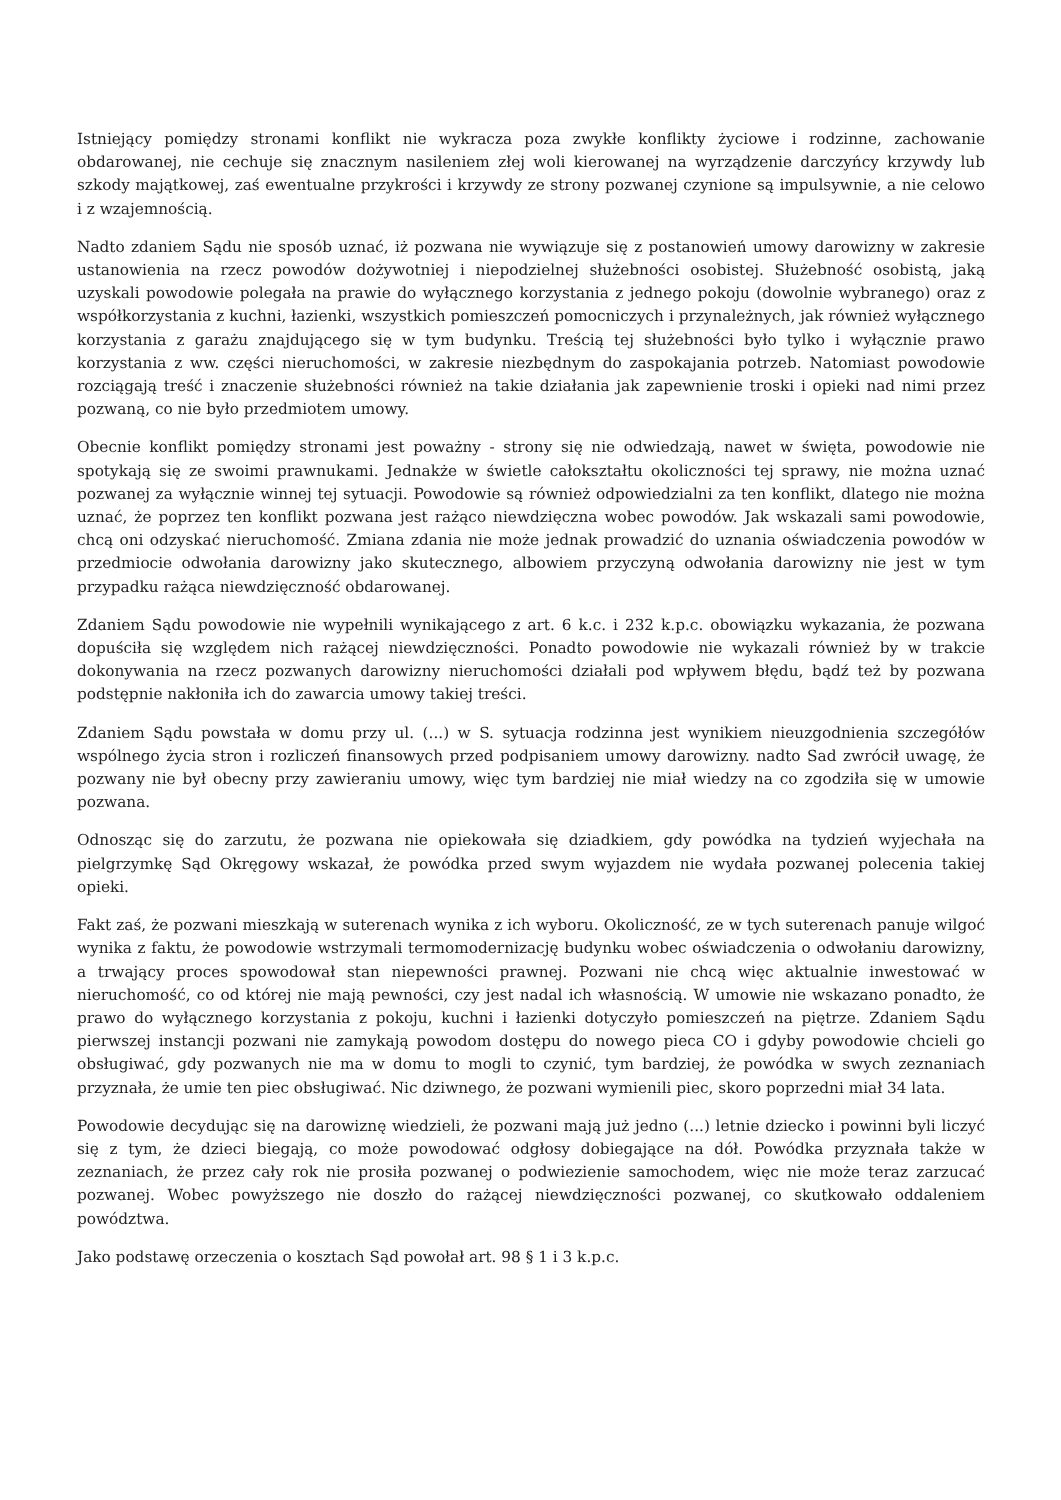Istniejący pomiędzy stronami konflikt nie wykracza poza zwykłe konflikty życiowe i rodzinne, zachowanie obdarowanej, nie cechuje się znacznym nasileniem złej woli kierowanej na wyrządzenie darczyńcy krzywdy lub szkody majątkowej, zaś ewentualne przykrości i krzywdy ze strony pozwanej czynione są impulsywnie, a nie celowo i z wzajemnością.
Nadto zdaniem Sądu nie sposób uznać, iż pozwana nie wywiązuje się z postanowień umowy darowizny w zakresie ustanowienia na rzecz powodów dożywotniej i niepodzielnej służebności osobistej. Służebność osobistą, jaką uzyskali powodowie polegała na prawie do wyłącznego korzystania z jednego pokoju (dowolnie wybranego) oraz z współkorzystania z kuchni, łazienki, wszystkich pomieszczeń pomocniczych i przynależnych, jak również wyłącznego korzystania z garażu znajdującego się w tym budynku. Treścią tej służebności było tylko i wyłącznie prawo korzystania z ww. części nieruchomości, w zakresie niezbędnym do zaspokajania potrzeb. Natomiast powodowie rozciągają treść i znaczenie służebności również na takie działania jak zapewnienie troski i opieki nad nimi przez pozwaną, co nie było przedmiotem umowy.
Obecnie konflikt pomiędzy stronami jest poważny - strony się nie odwiedzają, nawet w święta, powodowie nie spotykają się ze swoimi prawnukami. Jednakże w świetle całokształtu okoliczności tej sprawy, nie można uznać pozwanej za wyłącznie winnej tej sytuacji. Powodowie są również odpowiedzialni za ten konflikt, dlatego nie można uznać, że poprzez ten konflikt pozwana jest rażąco niewdzięczna wobec powodów. Jak wskazali sami powodowie, chcą oni odzyskać nieruchomość. Zmiana zdania nie może jednak prowadzić do uznania oświadczenia powodów w przedmiocie odwołania darowizny jako skutecznego, albowiem przyczyną odwołania darowizny nie jest w tym przypadku rażąca niewdzięczność obdarowanej.
Zdaniem Sądu powodowie nie wypełnili wynikającego z art. 6 k.c. i 232 k.p.c. obowiązku wykazania, że pozwana dopuściła się względem nich rażącej niewdzięczności. Ponadto powodowie nie wykazali również by w trakcie dokonywania na rzecz pozwanych darowizny nieruchomości działali pod wpływem błędu, bądź też by pozwana podstępnie nakłoniła ich do zawarcia umowy takiej treści.
Zdaniem Sądu powstała w domu przy ul. (...) w S. sytuacja rodzinna jest wynikiem nieuzgodnienia szczegółów wspólnego życia stron i rozliczeń finansowych przed podpisaniem umowy darowizny. nadto Sad zwrócił uwagę, że pozwany nie był obecny przy zawieraniu umowy, więc tym bardziej nie miał wiedzy na co zgodziła się w umowie pozwana.
Odnosząc się do zarzutu, że pozwana nie opiekowała się dziadkiem, gdy powódka na tydzień wyjechała na pielgrzymkę Sąd Okręgowy wskazał, że powódka przed swym wyjazdem nie wydała pozwanej polecenia takiej opieki.
Fakt zaś, że pozwani mieszkają w suterenach wynika z ich wyboru. Okoliczność, ze w tych suterenach panuje wilgoć wynika z faktu, że powodowie wstrzymali termomodernizację budynku wobec oświadczenia o odwołaniu darowizny, a trwający proces spowodował stan niepewności prawnej. Pozwani nie chcą więc aktualnie inwestować w nieruchomość, co od której nie mają pewności, czy jest nadal ich własnością. W umowie nie wskazano ponadto, że prawo do wyłącznego korzystania z pokoju, kuchni i łazienki dotyczyło pomieszczeń na piętrze. Zdaniem Sądu pierwszej instancji pozwani nie zamykają powodom dostępu do nowego pieca CO i gdyby powodowie chcieli go obsługiwać, gdy pozwanych nie ma w domu to mogli to czynić, tym bardziej, że powódka w swych zeznaniach przyznała, że umie ten piec obsługiwać. Nic dziwnego, że pozwani wymienili piec, skoro poprzedni miał 34 lata.
Powodowie decydując się na darowiznę wiedzieli, że pozwani mają już jedno (...) letnie dziecko i powinni byli liczyć się z tym, że dzieci biegają, co może powodować odgłosy dobiegające na dół. Powódka przyznała także w zeznaniach, że przez cały rok nie prosiła pozwanej o podwiezienie samochodem, więc nie może teraz zarzucać pozwanej. Wobec powyższego nie doszło do rażącej niewdzięczności pozwanej, co skutkowało oddaleniem powództwa.
Jako podstawę orzeczenia o kosztach Sąd powołał art. 98 § 1 i 3 k.p.c.